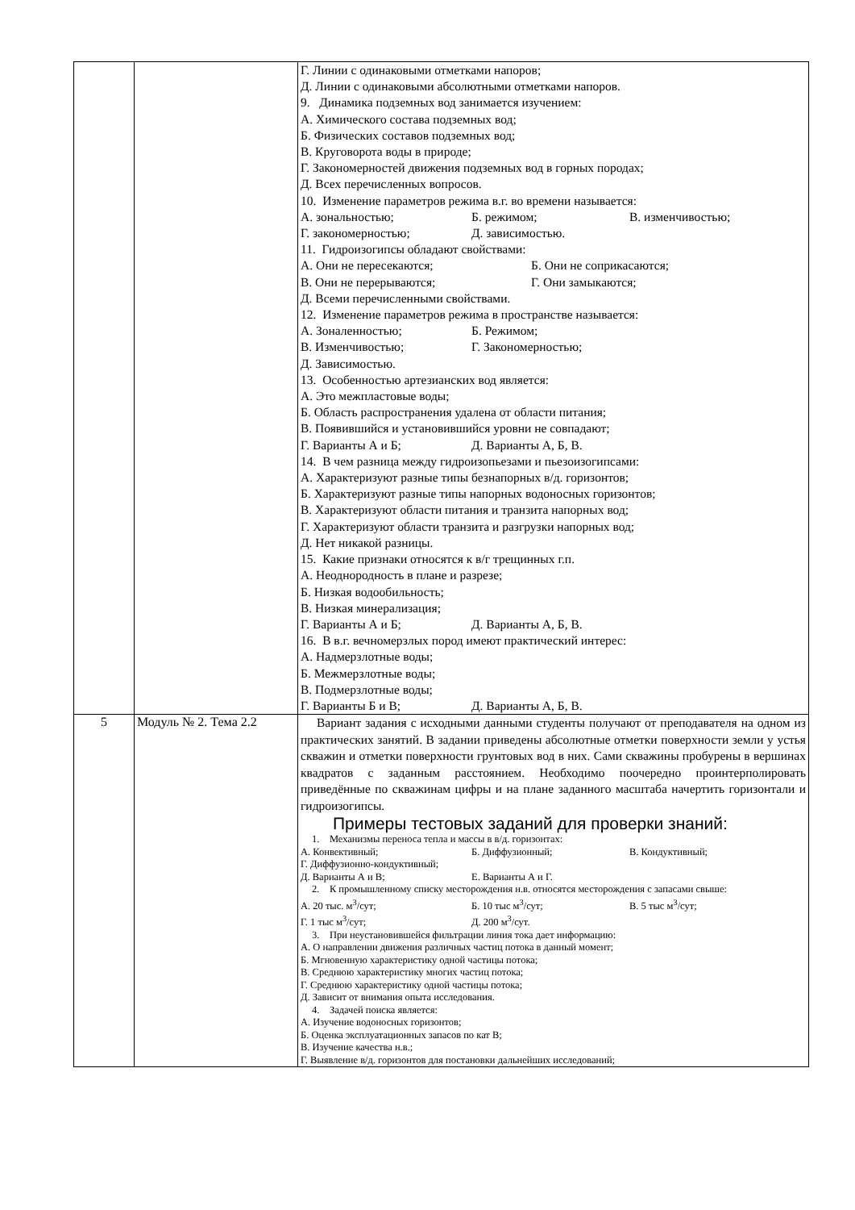| | | Г. Линии с одинаковыми отметками напоров; Д. Линии с одинаковыми абсолютными отметками напоров. 9. Динамика подземных вод занимается изучением: А. Химического состава подземных вод; Б. Физических составов подземных вод; В. Круговорота воды в природе; Г. Закономерностей движения подземных вод в горных породах; Д. Всех перечисленных вопросов. 10. Изменение параметров режима в.г. во времени называется: А. зональностью; Б. режимом; В. изменчивостью; Г. закономерностью; Д. зависимостью. 11. Гидроизогипсы обладают свойствами: А. Они не пересекаются; Б. Они не соприкасаются; В. Они не перерываются; Г. Они замыкаются; Д. Всеми перечисленными свойствами. 12. Изменение параметров режима в пространстве называется: А. Зоналенностью; Б. Режимом; В. Изменчивостью; Г. Закономерностью; Д. Зависимостью. 13. Особенностью артезианских вод является: А. Это межпластовые воды; Б. Область распространения удалена от области питания; В. Появившийся и установившийся уровни не совпадают; Г. Варианты А и Б; Д. Варианты А, Б, В. 14. В чем разница между гидроизопьезами и пьезоизогипсами: А. Характеризуют разные типы безнапорных в/д. горизонтов; Б. Характеризуют разные типы напорных водоносных горизонтов; В. Характеризуют области питания и транзита напорных вод; Г. Характеризуют области транзита и разгрузки напорных вод; Д. Нет никакой разницы. 15. Какие признаки относятся к в/г трещинных г.п. А. Неоднородность в плане и разрезе; Б. Низкая водообильность; В. Низкая минерализация; Г. Варианты А и Б; Д. Варианты А, Б, В. 16. В в.г. вечномерзлых пород имеют практический интерес: А. Надмерзлотные воды; Б. Межмерзлотные воды; В. Подмерзлотные воды; Г. Варианты Б и В; Д. Варианты А, Б, В. |
| 5 | Модуль № 2. Тема 2.2 | Вариант задания с исходными данными студенты получают от преподавателя на одном из практических занятий. В задании приведены абсолютные отметки поверхности земли у устья скважин и отметки поверхности грунтовых вод в них. Сами скважины пробурены в вершинах квадратов с заданным расстоянием. Необходимо поочередно проинтерполировать приведённые по скважинам цифры и на плане заданного масштаба начертить горизонтали и гидроизогипсы. Примеры тестовых заданий для проверки знаний: 1. Механизмы переноса тепла и массы в в/д. горизонтах: А. Конвективный; Б. Диффузионный; В. Кондуктивный; Г. Диффузионно-кондуктивный; Д. Варианты А и В; Е. Варианты А и Г. 2. К промышленному списку месторождения н.в. относятся месторождения с запасами свыше: А. 20 тыс. м<sup>3</sup>/сут; Б. 10 тыс м<sup>3</sup>/сут; В. 5 тыс м<sup>3</sup>/сут; Г. 1 тыс м<sup>3</sup>/сут; Д. 200 м<sup>3</sup>/сут. 3. При неустановившейся фильтрации линия тока дает информацию: А. О направлении движения различных частиц потока в данный момент; Б. Мгновенную характеристику одной частицы потока; В. Среднюю характеристику многих частиц потока; Г. Среднюю характеристику одной частицы потока; Д. Зависит от внимания опыта исследования. 4. Задачей поиска является: А. Изучение водоносных горизонтов; Б. Оценка эксплуатационных запасов по кат В; В. Изучение качества н.в.; Г. Выявление в/д. горизонтов для постановки дальнейших исследований; |